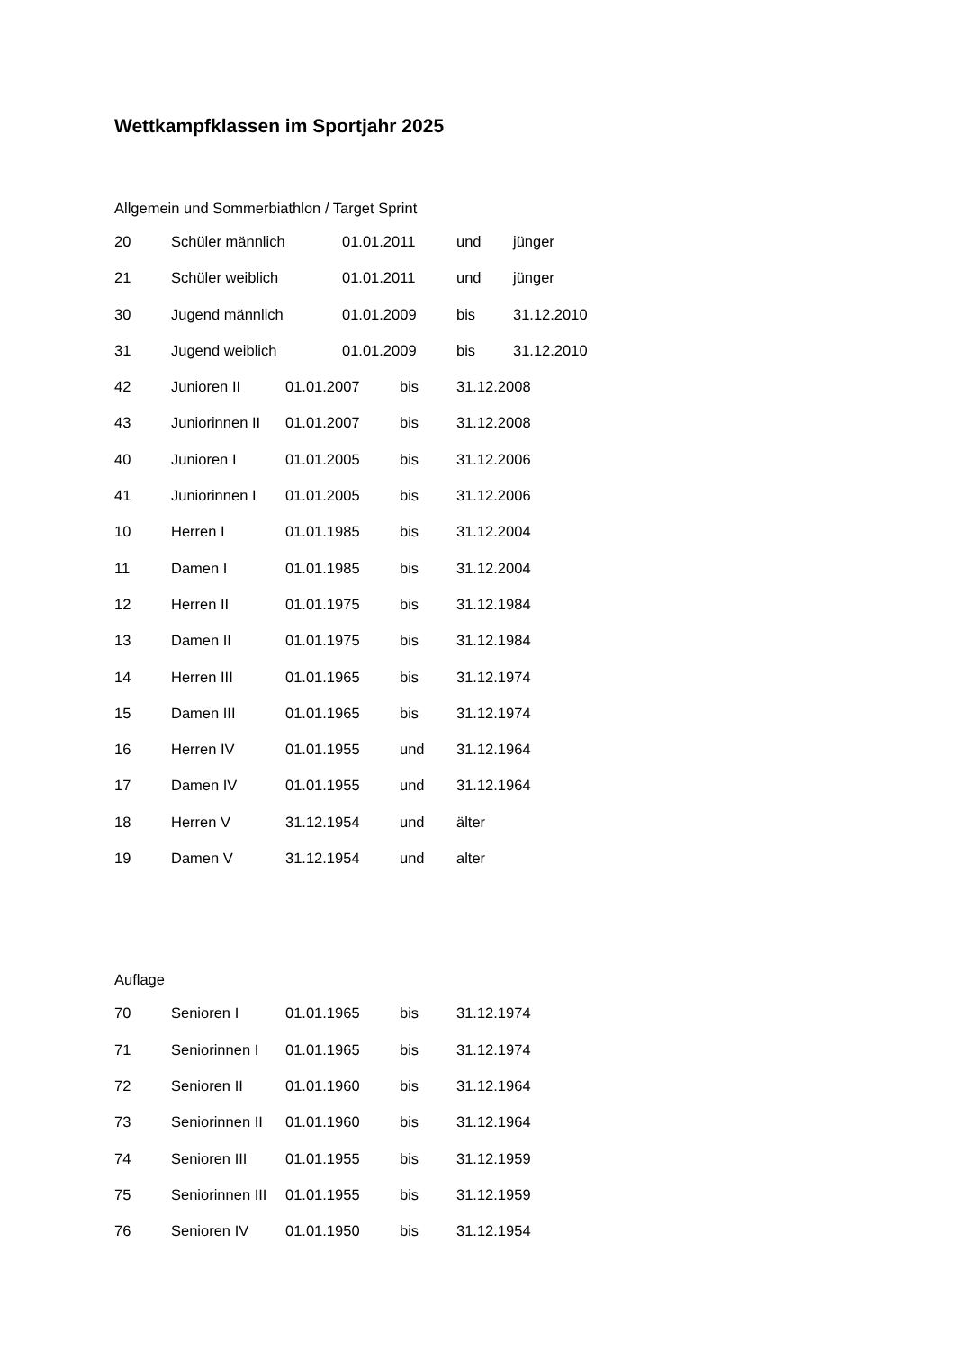Wettkampfklassen im Sportjahr 2025
Allgemein und Sommerbiathlon / Target Sprint
20 Schüler männlich 01.01.2011 und jünger
21 Schüler weiblich 01.01.2011 und jünger
30 Jugend männlich 01.01.2009 bis 31.12.2010
31 Jugend weiblich 01.01.2009 bis 31.12.2010
42 Junioren II 01.01.2007 bis 31.12.2008
43 Juniorinnen II 01.01.2007 bis 31.12.2008
40 Junioren I 01.01.2005 bis 31.12.2006
41 Juniorinnen I 01.01.2005 bis 31.12.2006
10 Herren I 01.01.1985 bis 31.12.2004
11 Damen I 01.01.1985 bis 31.12.2004
12 Herren II 01.01.1975 bis 31.12.1984
13 Damen II 01.01.1975 bis 31.12.1984
14 Herren III 01.01.1965 bis 31.12.1974
15 Damen III 01.01.1965 bis 31.12.1974
16 Herren IV 01.01.1955 und 31.12.1964
17 Damen IV 01.01.1955 und 31.12.1964
18 Herren V 31.12.1954 und älter
19 Damen V 31.12.1954 und alter
Auflage
70 Senioren I 01.01.1965 bis 31.12.1974
71 Seniorinnen I 01.01.1965 bis 31.12.1974
72 Senioren II 01.01.1960 bis 31.12.1964
73 Seniorinnen II 01.01.1960 bis 31.12.1964
74 Senioren III 01.01.1955 bis 31.12.1959
75 Seniorinnen III 01.01.1955 bis 31.12.1959
76 Senioren IV 01.01.1950 bis 31.12.1954